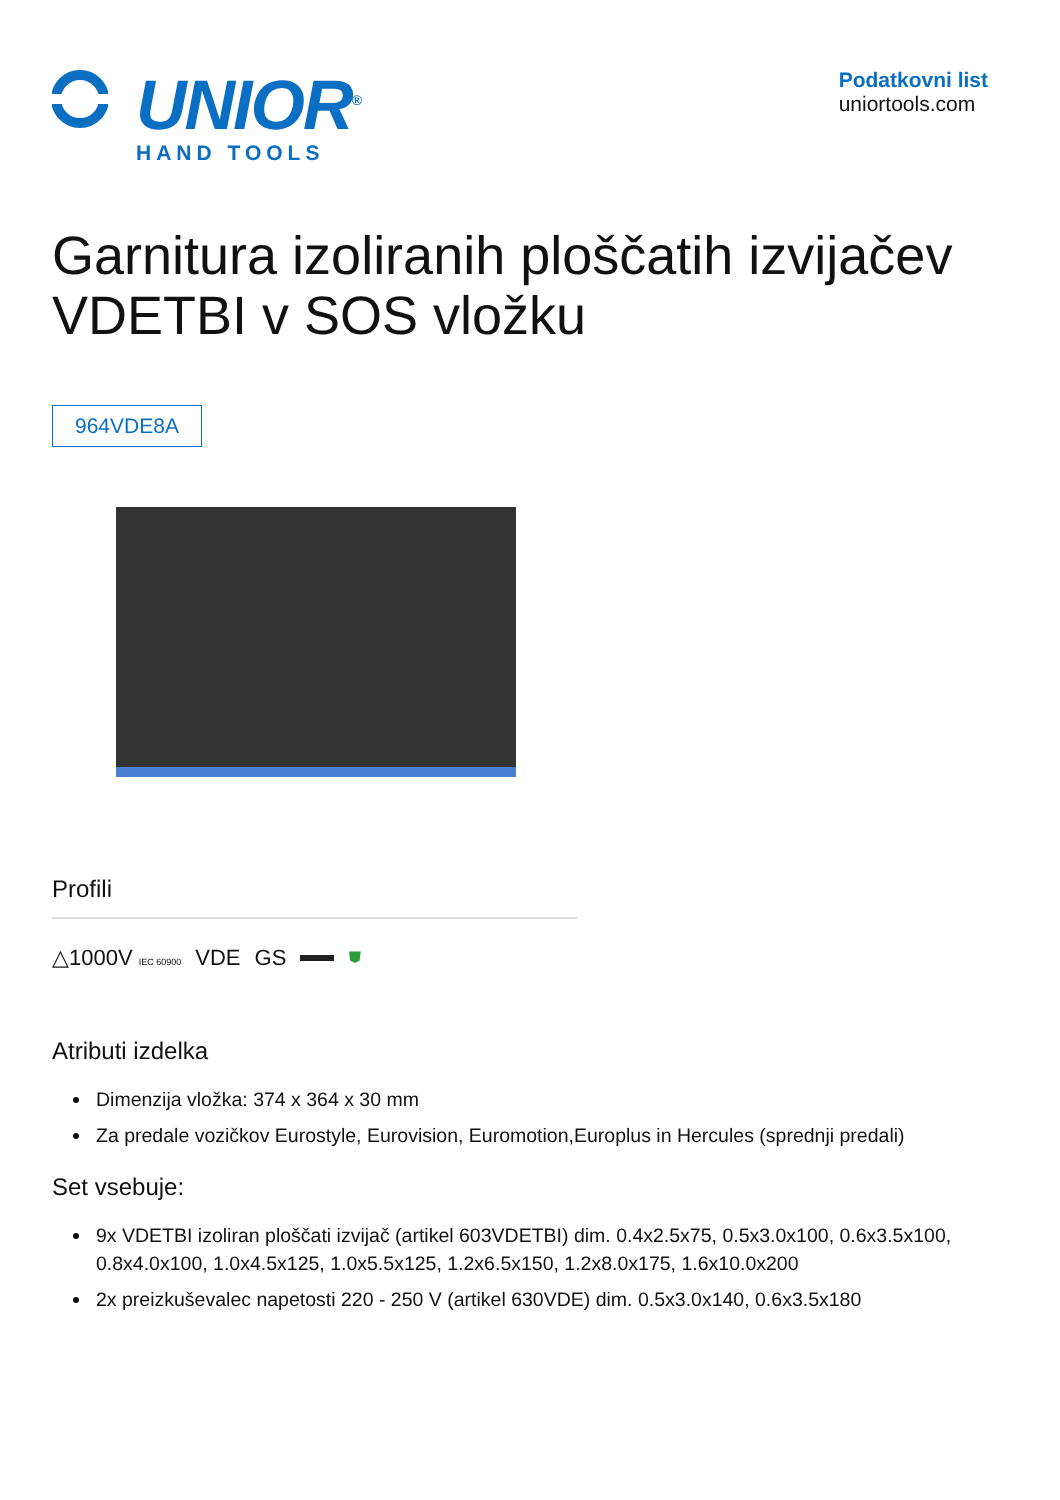UNIOR<sup>®</sup>
HAND TOOLS
Podatkovni list
uniortools.com
Garnitura izoliranih ploščatih izvijačev VDETBI v SOS vložku
964VDE8A
Profili
△1000V IEC 60900 VDE GS ⛊
Atributi izdelka
Dimenzija vložka: 374 x 364 x 30 mm
Za predale vozičkov Eurostyle, Eurovision, Euromotion,Europlus in Hercules (sprednji predali)
Set vsebuje:
9x VDETBI izoliran ploščati izvijač (artikel 603VDETBI) dim. 0.4x2.5x75, 0.5x3.0x100, 0.6x3.5x100, 0.8x4.0x100, 1.0x4.5x125, 1.0x5.5x125, 1.2x6.5x150, 1.2x8.0x175, 1.6x10.0x200
2x preizkuševalec napetosti 220 - 250 V (artikel 630VDE) dim. 0.5x3.0x140, 0.6x3.5x180